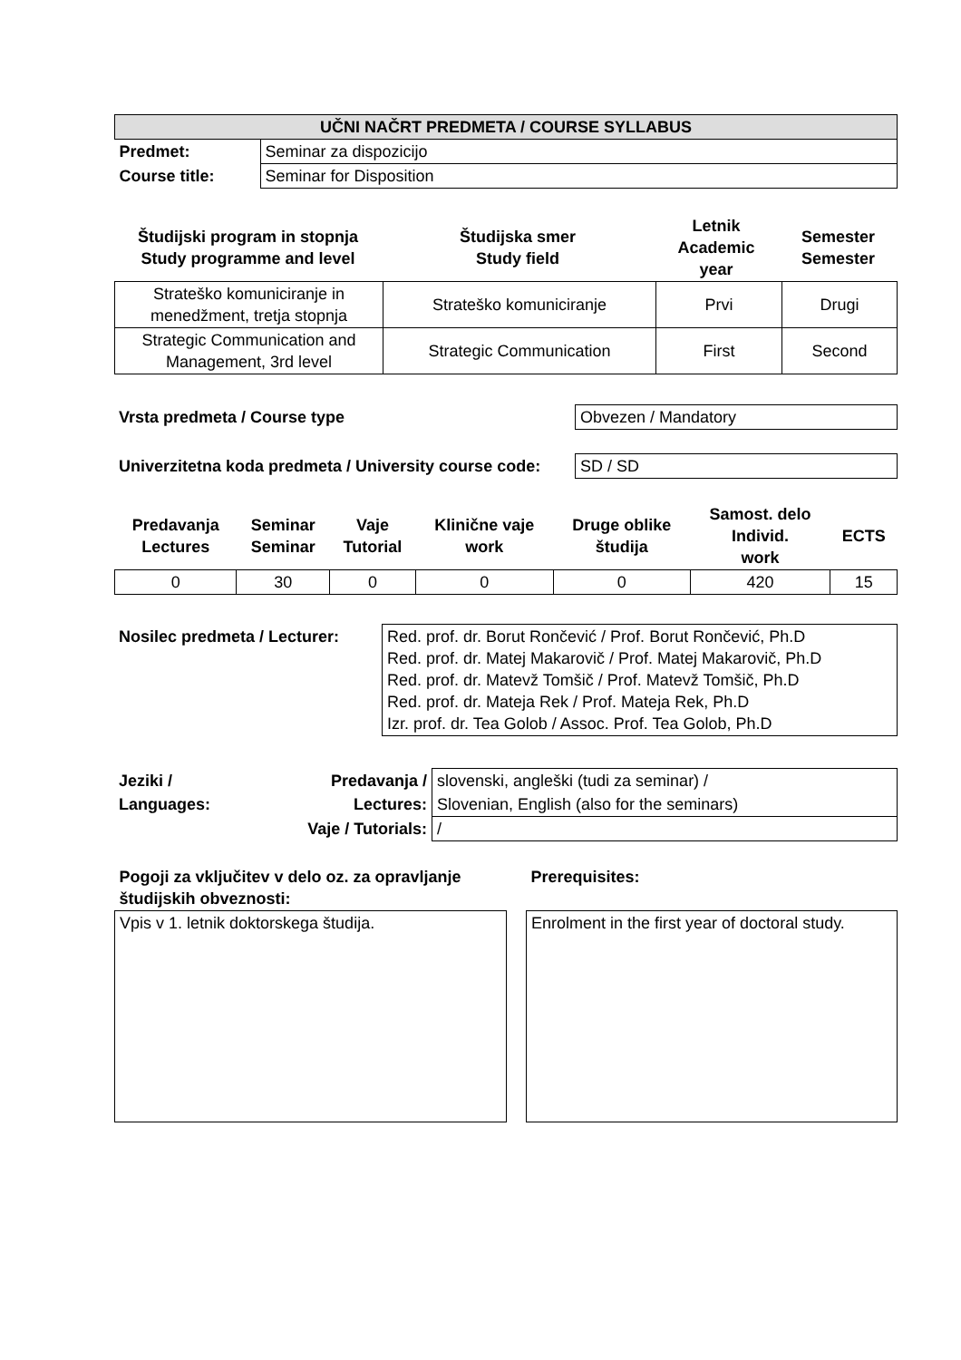| UČNI NAČRT PREDMETA / COURSE SYLLABUS | |
| --- | --- |
| Predmet: | Seminar za dispozicijo |
| Course title: | Seminar for Disposition |
| Študijski program in stopnja Study programme and level | Študijska smer Study field | Letnik Academic year | Semester Semester |
| --- | --- | --- | --- |
| Strateško komuniciranje in menedžment, tretja stopnja | Strateško komuniciranje | Prvi | Drugi |
| Strategic Communication and Management, 3rd level | Strategic Communication | First | Second |
| Vrsta predmeta / Course type | Obvezen / Mandatory |
| Univerzitetna koda predmeta / University course code: | SD / SD |
| Predavanja Lectures | Seminar Seminar | Vaje Tutorial | Klinične vaje work | Druge oblike študija | Samost. delo Individ. work | ECTS |
| --- | --- | --- | --- | --- | --- | --- |
| 0 | 30 | 0 | 0 | 0 | 420 | 15 |
| Nosilec predmeta / Lecturer: | Red. prof. dr. Borut Rončević / Prof. Borut Rončević, Ph.D Red. prof. dr. Matej Makarovič / Prof. Matej Makarovič, Ph.D Red. prof. dr. Matevž Tomšič / Prof. Matevž Tomšič, Ph.D Red. prof. dr. Mateja Rek / Prof. Mateja Rek, Ph.D Izr. prof. dr. Tea Golob / Assoc. Prof. Tea Golob, Ph.D |
| Jeziki / | Predavanja / | slovenski, angleški (tudi za seminar) / |
| Languages: | Lectures: | Slovenian, English (also for the seminars) |
| | Vaje / Tutorials: | / |
| Pogoji za vključitev v delo oz. za opravljanje študijskih obveznosti: | | Prerequisites: |
| Vpis v 1. letnik doktorskega študija. | | Enrolment in the first year of doctoral study. |